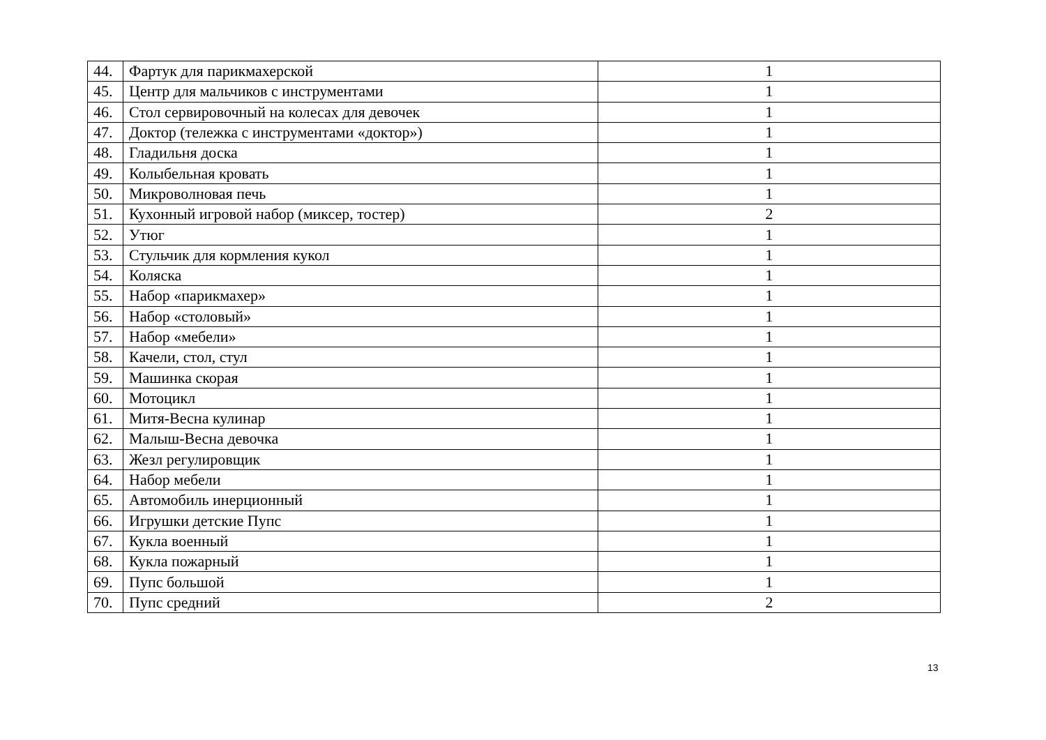| 44. | Фартук для парикмахерской | 1 |
| 45. | Центр для мальчиков с инструментами | 1 |
| 46. | Стол сервировочный на колесах для девочек | 1 |
| 47. | Доктор (тележка с инструментами «доктор») | 1 |
| 48. | Гладильня доска | 1 |
| 49. | Колыбельная кровать | 1 |
| 50. | Микроволновая печь | 1 |
| 51. | Кухонный игровой набор (миксер, тостер) | 2 |
| 52. | Утюг | 1 |
| 53. | Стульчик для кормления кукол | 1 |
| 54. | Коляска | 1 |
| 55. | Набор «парикмахер» | 1 |
| 56. | Набор «столовый» | 1 |
| 57. | Набор «мебели» | 1 |
| 58. | Качели, стол, стул | 1 |
| 59. | Машинка скорая | 1 |
| 60. | Мотоцикл | 1 |
| 61. | Митя-Весна кулинар | 1 |
| 62. | Малыш-Весна девочка | 1 |
| 63. | Жезл регулировщик | 1 |
| 64. | Набор мебели | 1 |
| 65. | Автомобиль инерционный | 1 |
| 66. | Игрушки детские Пупс | 1 |
| 67. | Кукла военный | 1 |
| 68. | Кукла пожарный | 1 |
| 69. | Пупс большой | 1 |
| 70. | Пупс средний | 2 |
13